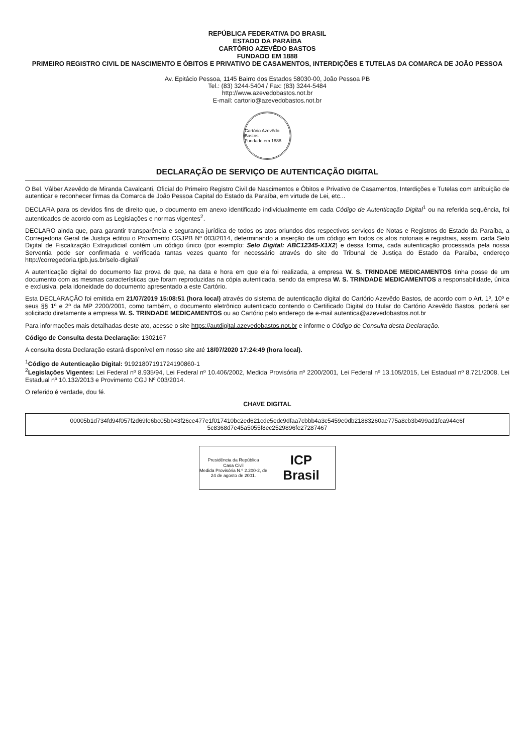REPÚBLICA FEDERATIVA DO BRASIL
ESTADO DA PARAÍBA
CARTÓRIO AZEVÊDO BASTOS
FUNDADO EM 1888
PRIMEIRO REGISTRO CIVIL DE NASCIMENTO E ÓBITOS E PRIVATIVO DE CASAMENTOS, INTERDIÇÕES E TUTELAS DA COMARCA DE JOÃO PESSOA
Av. Epitácio Pessoa, 1145 Bairro dos Estados 58030-00, João Pessoa PB
Tel.: (83) 3244-5404 / Fax: (83) 3244-5484
http://www.azevedobastos.not.br
E-mail: cartorio@azevedobastos.not.br
Cartório Azevêdo Bastos
Fundado em 1888
DECLARAÇÃO DE SERVIÇO DE AUTENTICAÇÃO DIGITAL
O Bel. Válber Azevêdo de Miranda Cavalcanti, Oficial do Primeiro Registro Civil de Nascimentos e Óbitos e Privativo de Casamentos, Interdições e Tutelas com atribuição de autenticar e reconhecer firmas da Comarca de João Pessoa Capital do Estado da Paraíba, em virtude de Lei, etc...
DECLARA para os devidos fins de direito que, o documento em anexo identificado individualmente em cada Código de Autenticação Digital<sup>1</sup> ou na referida sequência, foi autenticados de acordo com as Legislações e normas vigentes<sup>2</sup>.
DECLARO ainda que, para garantir transparência e segurança jurídica de todos os atos oriundos dos respectivos serviços de Notas e Registros do Estado da Paraíba, a Corregedoria Geral de Justiça editou o Provimento CGJPB Nº 003/2014, determinando a inserção de um código em todos os atos notoriais e registrais, assim, cada Selo Digital de Fiscalização Extrajudicial contém um código único (por exemplo: Selo Digital: ABC12345-X1X2) e dessa forma, cada autenticação processada pela nossa Serventia pode ser confirmada e verificada tantas vezes quanto for necessário através do site do Tribunal de Justiça do Estado da Paraíba, endereço http://corregedoria.tjpb.jus.br/selo-digital/
A autenticação digital do documento faz prova de que, na data e hora em que ela foi realizada, a empresa W. S. TRINDADE MEDICAMENTOS tinha posse de um documento com as mesmas características que foram reproduzidas na cópia autenticada, sendo da empresa W. S. TRINDADE MEDICAMENTOS a responsabilidade, única e exclusiva, pela idoneidade do documento apresentado a este Cartório.
Esta DECLARAÇÃO foi emitida em 21/07/2019 15:08:51 (hora local) através do sistema de autenticação digital do Cartório Azevêdo Bastos, de acordo com o Art. 1º, 10º e seus §§ 1º e 2º da MP 2200/2001, como também, o documento eletrônico autenticado contendo o Certificado Digital do titular do Cartório Azevêdo Bastos, poderá ser solicitado diretamente a empresa W. S. TRINDADE MEDICAMENTOS ou ao Cartório pelo endereço de e-mail autentica@azevedobastos.not.br
Para informações mais detalhadas deste ato, acesse o site https://autdigital.azevedobastos.not.br e informe o Código de Consulta desta Declaração.
Código de Consulta desta Declaração: 1302167
A consulta desta Declaração estará disponível em nosso site até 18/07/2020 17:24:49 (hora local).
<sup>1</sup> Código de Autenticação Digital: 91921807191724190860-1
<sup>2</sup> Legislações Vigentes: Lei Federal nº 8.935/94, Lei Federal nº 10.406/2002, Medida Provisória nº 2200/2001, Lei Federal nº 13.105/2015, Lei Estadual nº 8.721/2008, Lei Estadual nº 10.132/2013 e Provimento CGJ Nº 003/2014.
O referido é verdade, dou fé.
CHAVE DIGITAL
00005b1d734fd94f057f2d69fe6bc05bb43f26ce477e1f017410bc2ed621cde5edc9dfaa7cbbb4a3c5459e0db21883260ae775a8cb3b499ad1fca944e6f 5c8368d7e45a5055f8ec2529896fe27287467
Presidência da República
Casa Civil
Medida Provisória N.º 2.200-2, de 24 de agosto de 2001.
ICP
Brasil